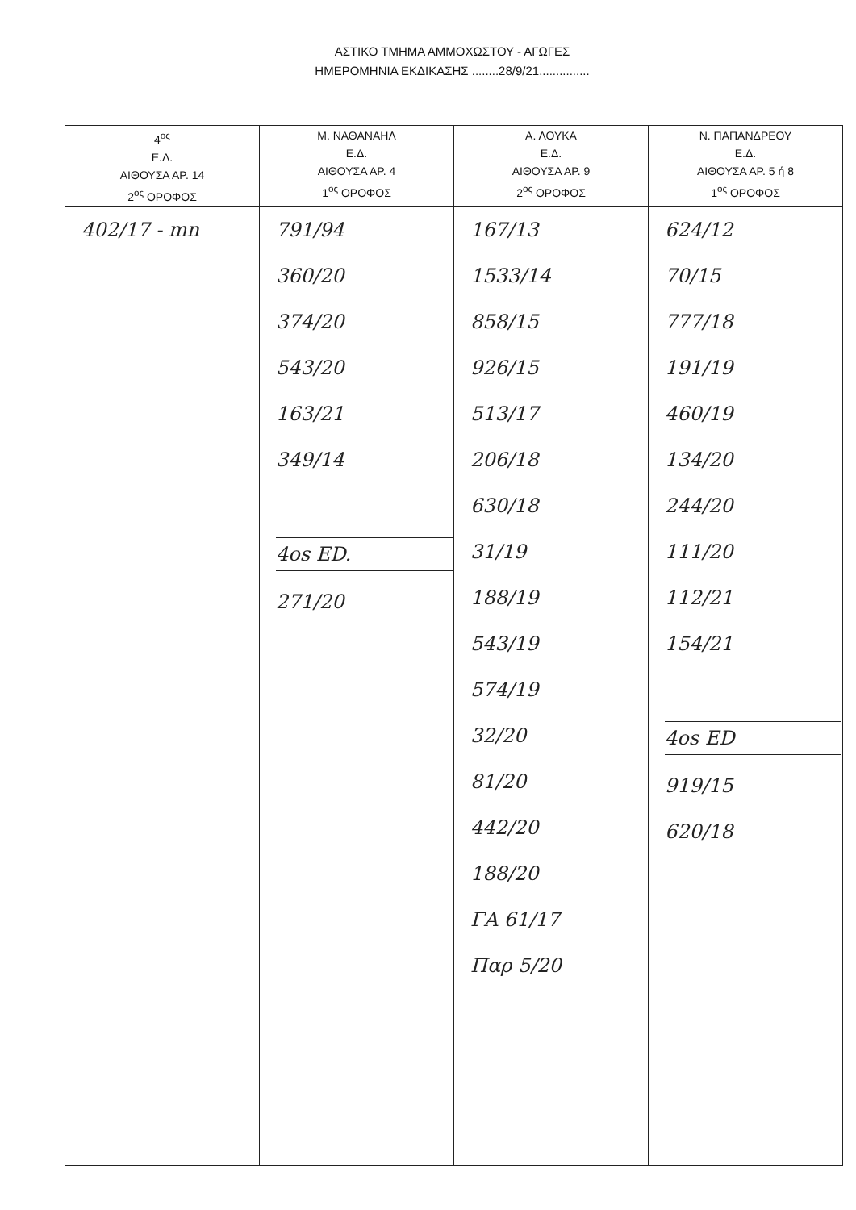ΑΣΤΙΚΟ ΤΜΗΜΑ ΑΜΜΟΧΩΣΤΟΥ - ΑΓΩΓΕΣ
ΗΜΕΡΟΜΗΝΙΑ ΕΚΔΙΚΑΣΗΣ ........28/9/21...............
| 4<sup>ος</sup> Ε.Δ. ΑΙΘΟΥΣΑ ΑΡ. 14 2<sup>ος</sup> ΟΡΟΦΟΣ | Μ. ΝΑΘΑΝΑΗΛ Ε.Δ. ΑΙΘΟΥΣΑ ΑΡ. 4 1<sup>ος</sup> ΟΡΟΦΟΣ | Α. ΛΟΥΚΑ Ε.Δ. ΑΙΘΟΥΣΑ ΑΡ. 9 2<sup>ος</sup> ΟΡΟΦΟΣ | Ν. ΠΑΠΑΝΔΡΕΟΥ Ε.Δ. ΑΙΘΟΥΣΑ ΑΡ. 5 ή 8 1<sup>ος</sup> ΟΡΟΦΟΣ |
| --- | --- | --- | --- |
| 402/17 - mn | 791/94 360/20 374/20 543/20 163/21 349/14 4os ED. 271/20 | 167/13 1533/14 858/15 926/15 513/17 206/18 630/18 31/19 188/19 543/19 574/19 32/20 81/20 442/20 188/20 ΓΑ 61/17 Παρ 5/20 | 624/12 70/15 777/18 191/19 460/19 134/20 244/20 111/20 112/21 154/21 4os ED 919/15 620/18 |